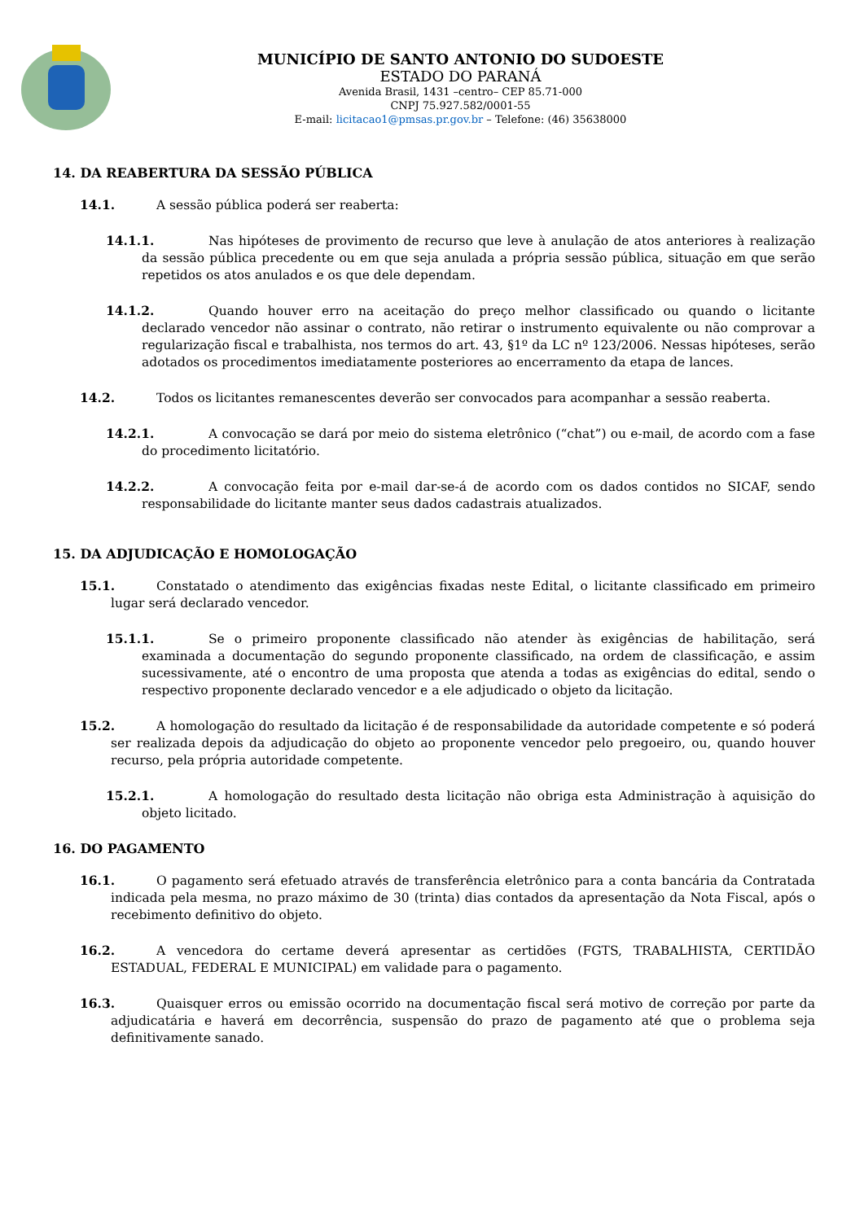MUNICÍPIO DE SANTO ANTONIO DO SUDOESTE
ESTADO DO PARANÁ
Avenida Brasil, 1431 –centro– CEP 85.71-000
CNPJ 75.927.582/0001-55
E-mail: licitacao1@pmsas.pr.gov.br – Telefone: (46) 35638000
14. DA REABERTURA DA SESSÃO PÚBLICA
14.1. A sessão pública poderá ser reaberta:
14.1.1. Nas hipóteses de provimento de recurso que leve à anulação de atos anteriores à realização da sessão pública precedente ou em que seja anulada a própria sessão pública, situação em que serão repetidos os atos anulados e os que dele dependam.
14.1.2. Quando houver erro na aceitação do preço melhor classificado ou quando o licitante declarado vencedor não assinar o contrato, não retirar o instrumento equivalente ou não comprovar a regularização fiscal e trabalhista, nos termos do art. 43, §1º da LC nº 123/2006. Nessas hipóteses, serão adotados os procedimentos imediatamente posteriores ao encerramento da etapa de lances.
14.2. Todos os licitantes remanescentes deverão ser convocados para acompanhar a sessão reaberta.
14.2.1. A convocação se dará por meio do sistema eletrônico (“chat”) ou e-mail, de acordo com a fase do procedimento licitatório.
14.2.2. A convocação feita por e-mail dar-se-á de acordo com os dados contidos no SICAF, sendo responsabilidade do licitante manter seus dados cadastrais atualizados.
15. DA ADJUDICAÇÃO E HOMOLOGAÇÃO
15.1. Constatado o atendimento das exigências fixadas neste Edital, o licitante classificado em primeiro lugar será declarado vencedor.
15.1.1. Se o primeiro proponente classificado não atender às exigências de habilitação, será examinada a documentação do segundo proponente classificado, na ordem de classificação, e assim sucessivamente, até o encontro de uma proposta que atenda a todas as exigências do edital, sendo o respectivo proponente declarado vencedor e a ele adjudicado o objeto da licitação.
15.2. A homologação do resultado da licitação é de responsabilidade da autoridade competente e só poderá ser realizada depois da adjudicação do objeto ao proponente vencedor pelo pregoeiro, ou, quando houver recurso, pela própria autoridade competente.
15.2.1. A homologação do resultado desta licitação não obriga esta Administração à aquisição do objeto licitado.
16. DO PAGAMENTO
16.1. O pagamento será efetuado através de transferência eletrônico para a conta bancária da Contratada indicada pela mesma, no prazo máximo de 30 (trinta) dias contados da apresentação da Nota Fiscal, após o recebimento definitivo do objeto.
16.2. A vencedora do certame deverá apresentar as certidões (FGTS, TRABALHISTA, CERTIDÃO ESTADUAL, FEDERAL E MUNICIPAL) em validade para o pagamento.
16.3. Quaisquer erros ou emissão ocorrido na documentação fiscal será motivo de correção por parte da adjudicatária e haverá em decorrência, suspensão do prazo de pagamento até que o problema seja definitivamente sanado.